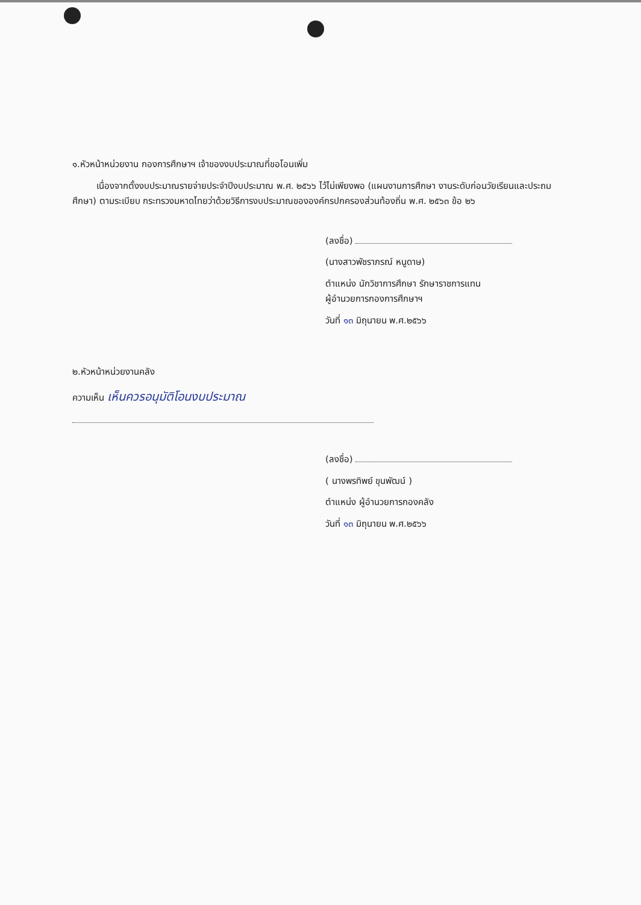๑.หัวหน้าหน่วยงาน กองการศึกษาฯ เจ้าของงบประมาณที่ขอโอนเพิ่ม
เนื่องจากตั้งงบประมาณรายจ่ายประจำปีงบประมาณ พ.ศ. ๒๕๖๖ ไว้ไม่เพียงพอ (แผนงานการศึกษา งานระดับก่อนวัยเรียนและประถมศึกษา) ตามระเบียบ กระทรวงมหาดไทยว่าด้วยวิธีการงบประมาณขององค์กรปกครองส่วนท้องถิ่น พ.ศ. ๒๕๖๓ ข้อ ๒๖
(ลงชื่อ)
(นางสาวพัชราภรณ์ หนูดาษ)
ตำแหน่ง นักวิชาการศึกษา รักษาราชการแทน
ผู้อำนวยการกองการศึกษาฯ
วันที่ ๑๓ มิถุนายน พ.ศ.๒๕๖๖
๒.หัวหน้าหน่วยงานคลัง
ความเห็น เห็นควรอนุมัติโอนงบประมาณ
(ลงชื่อ)
( นางพรทิพย์ ขุนพัฒน์ )
ตำแหน่ง ผู้อำนวยการกองคลัง
วันที่ ๑๓ มิถุนายน พ.ศ.๒๕๖๖